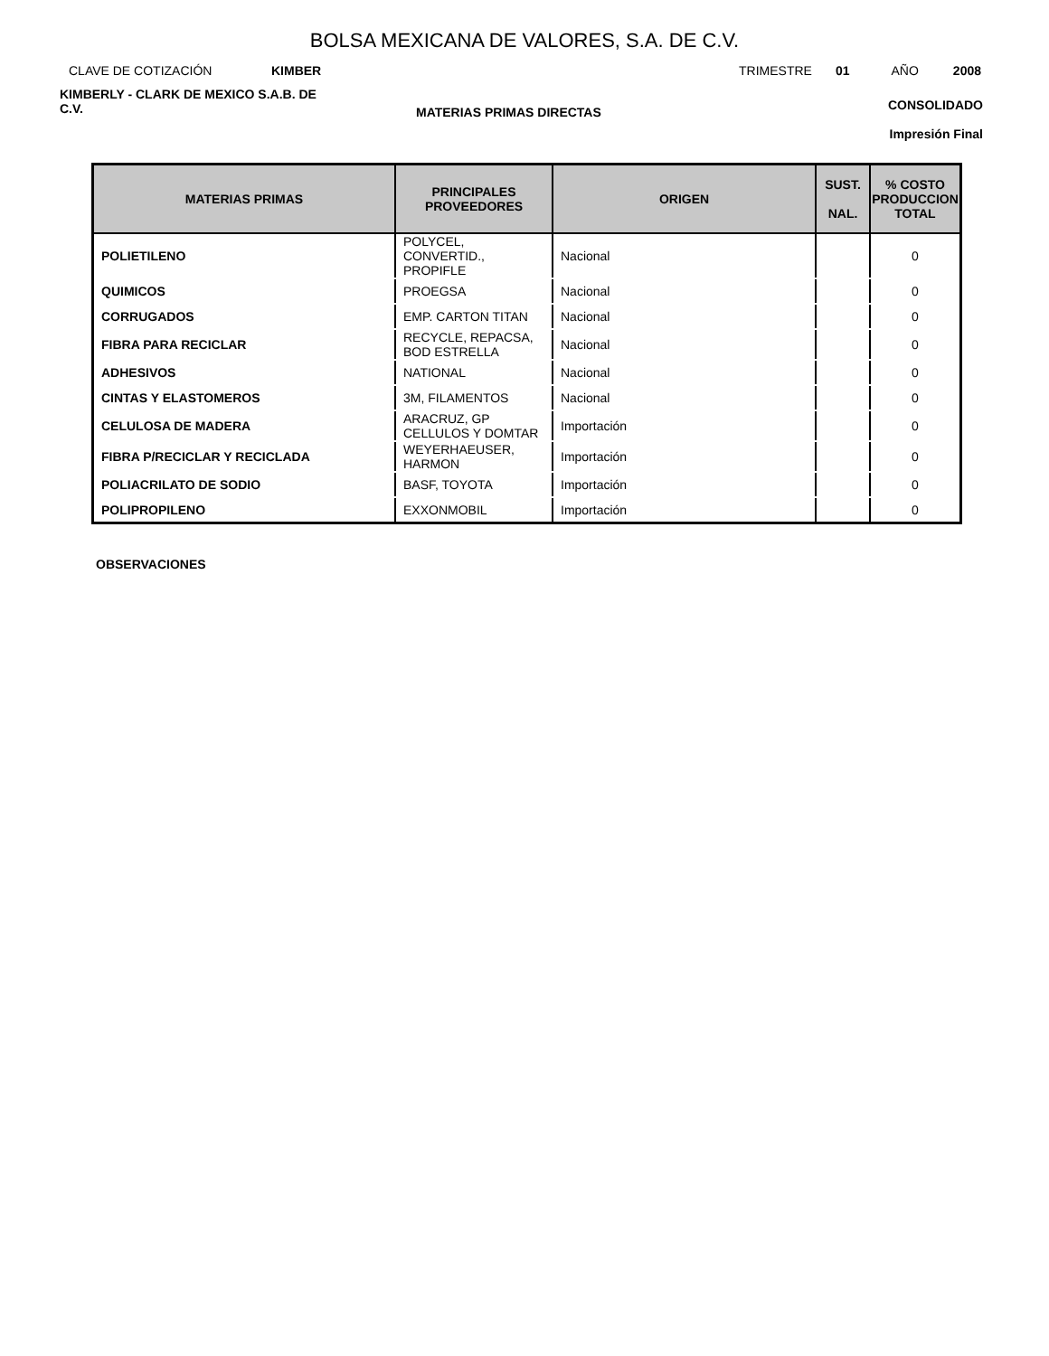BOLSA MEXICANA DE VALORES, S.A. DE C.V.
CLAVE DE COTIZACIÓN KIMBER TRIMESTRE 01 AÑO 2008
KIMBERLY - CLARK DE MEXICO S.A.B. DE C.V.
MATERIAS PRIMAS DIRECTAS
CONSOLIDADO
Impresión Final
| MATERIAS PRIMAS | PRINCIPALES PROVEEDORES | ORIGEN | SUST. NAL. | % COSTO PRODUCCION TOTAL |
| --- | --- | --- | --- | --- |
| POLIETILENO | POLYCEL, CONVERTID., PROPIFLE | Nacional | | 0 |
| QUIMICOS | PROEGSA | Nacional | | 0 |
| CORRUGADOS | EMP. CARTON TITAN | Nacional | | 0 |
| FIBRA PARA RECICLAR | RECYCLE, REPACSA, BOD ESTRELLA | Nacional | | 0 |
| ADHESIVOS | NATIONAL | Nacional | | 0 |
| CINTAS Y ELASTOMEROS | 3M, FILAMENTOS | Nacional | | 0 |
| CELULOSA DE MADERA | ARACRUZ, GP CELLULOS Y DOMTAR | Importación | | 0 |
| FIBRA P/RECICLAR Y RECICLADA | WEYERHAEUSER, HARMON | Importación | | 0 |
| POLIACRILATO DE SODIO | BASF, TOYOTA | Importación | | 0 |
| POLIPROPILENO | EXXONMOBIL | Importación | | 0 |
OBSERVACIONES